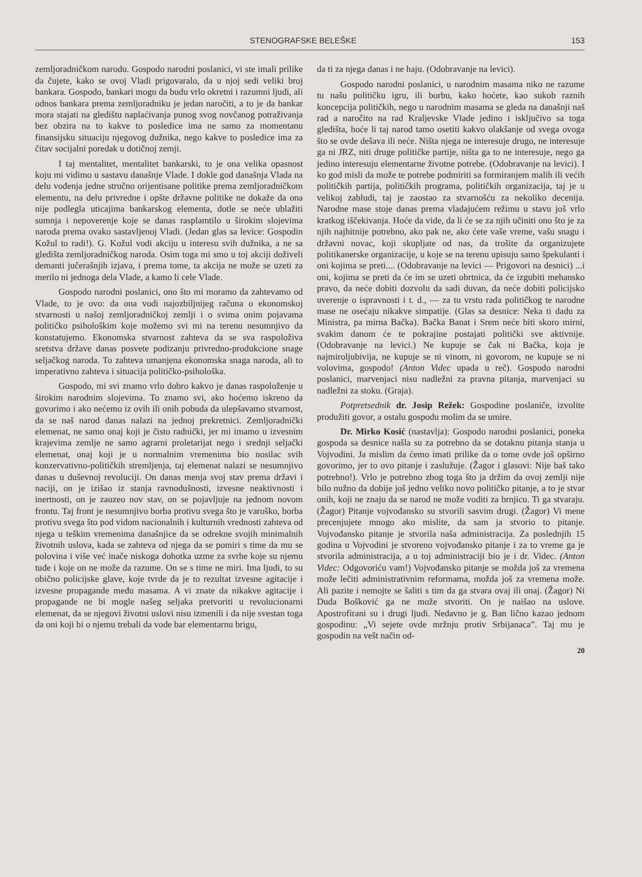STENOGRAFSKE BELEŠKE 153
zemljoradničkom narodu. Gospodo narodni poslanici, vi ste imali prilike da čujete, kako se ovoj Vladi prigovaralo, da u njoj sedi veliki broj bankara. Gospodo, bankari mogu da budu vrlo okretni i razumni ljudi, ali odnos bankara prema zemljoradniku je jedan naročiti, a to je da bankar mora stajati na gledištu naplaćivanja punog svog novčanog potraživanja bez obzira na to kakve to posledice ima ne samo za momentanu finansijsku situaciju njegovog dužnika, nego kakve to posledice ima za čitav socijalni poredak u dotičnoj zemji.
I taj mentalitet, mentalitet bankarski, to je ona velika opasnost koju mi vidimo u sastavu današnje Vlade. I dokle god današnja Vlada na delu vođenja jedne stručno orijentisane politike prema zemljoradničkom elementu, na delu privredne i opšte državne politike ne dokaže da ona nije podlegla uticajima bankarskog elementa, dotle se neće ublažiti sumnja i nepoverenje koje se danas rasplamtilo u širokim slojevima naroda prema ovako sastavljenoj Vladi. (Jedan glas sa levice: Gospodin Kožul to radi!). G. Kožul vodi akciju u interesu svih dužnika, a ne sa gledišta zemljoradničkog naroda. Osim toga mi smo u toj akciji doživeli demanti jučerašnjih izjava, i prema tome, ta akcija ne može se uzeti za merilo ni jednoga dela Vlade, a kamo li cele Vlade.
Gospodo narodni poslanici, ono što mi moramo da zahtevamo od Vlade, to je ovo: da ona vodi najozbiljnijeg računa o ekonomskoj stvarnosti u našoj zemljoradničkoj zemlji i o svima onim pojavama političko psihološkim koje možemo svi mi na terenu nesumnjivo da konstatujemo. Ekonomska stvarnost zahteva da se sva raspoloživa sretstva države danas posvete podizanju privredno-produkcione snage seljačkog naroda. To zahteva umanjena ekonomska snaga naroda, ali to imperativno zahteva i situacija političko-psihološka.
Gospodo, mi svi znamo vrlo dobro kakvo je danas raspoloženje u širokim narodnim slojevima. To znamo svi, ako hoćemo iskreno da govorimo i ako nećemo iz ovih ili onih pobuda da ulepšavamo stvarnost, da se naš narod danas nalazi na jednoj prekretnici. Zemljoradnički elemenat, ne samo onaj koji je čisto radnički, jer mi imamo u izvesnim krajevima zemlje ne samo agrarni proletarijat nego i srednji seljački elemenat, onaj koji je u normalnim vremenima bio nosilac svih konzervativno-političkih stremljenja, taj elemenat nalazi se nesumnjivo danas u duševnoj revoluciji. On danas menja svoj stav prema državi i naciji, on je izišao iz stanja ravnodušnosti, izvesne neaktivnosti i inertnosti, on je zauzeo nov stav, on se pojavljuje na jednom novom frontu. Taj front je nesumnjivo borba protivu svega što je varoško, borba protivu svega što pod vidom nacionalnih i kulturnih vrednosti zahteva od njega u teškim vremenima današnjice da se odrekne svojih minimalnih životnih uslova, kada se zahteva od njega da se pomiri s time da mu se polovina i više već inače niskoga dohotka uzme za svrhe koje su njemu tuđe i koje on ne može da razume. On se s time ne miri. Ima ljudi, to su obično policijske glave, koje tvrde da je to rezultat izvesne agitacije i izvesne propagande među masama. A vi znate da nikakve agitacije i propagande ne bi mogle našeg seljaka pretvoriti u revolucionarni elemenat, da se njegovi životni uslovi nisu izmenili i da nije svestan toga da oni koji bi o njemu trebali da vode bar elementarnu brigu,
da ti za njega danas i ne haju. (Odobravanje na levici).
Gospodo narodni poslanici, u narodnim masama niko ne razume tu našu političku igru, ili borbu, kako hoćete, kao sukob raznih koncepcija političkih, nego u narodnim masama se gleda na današnji naš rad a naročito na rad Kraljevske Vlade jedino i isključivo sa toga gledišta, hoće li taj narod tamo osetiti kakvo olakšanje od svega ovoga što se ovde dešava ili neće. Ništa njega ne interesuje drugo, ne interesuje ga ni JRZ, niti druge političke partije, ništa ga to ne interesuje, nego ga jedino interesuju elementarne životne potrebe. (Odobravanje na levici). I ko god misli da može te potrebe podmiriti sa formiranjem malih ili većih političkih partija, političkih programa, političkih organizacija, taj je u velikoj zabludi, taj je zaostao za stvarnošću za nekoliko decenija. Narodne mase stoje danas prema vladajućem režimu u stavu još vrlo kratkog iščekivanja. Hoće da vide, da li će se za njih učiniti ono što je za njih najhitnije potrebno, ako pak ne, ako ćete vaše vreme, vašu snagu i državni novac, koji skupljate od nas, da trošite da organizujete politikanerske organizacije, u koje se na terenu upisuju samo špekulanti i oni kojima se preti.... (Odobravanje na levici — Prigovori na desnici) ...i oni, kojima se preti da će im se uzeti obrtnica, da će izgubiti mehansko pravo, da neće dobiti dozvolu da sadi duvan, da neće dobiti policijsko uverenje o ispravnosti i t. d., — za tu vrstu rada političkog te narodne mase ne osećaju nikakve simpatije. (Glas sa desnice: Neka ti dadu za Ministra, pa mirna Bačka). Bačka Banat i Srem neće biti skoro mirni, svakim danom će te pokrajine postajati politički sve aktivnije. (Odobravanje na levici.) Ne kupuje se čak ni Bačka, koja je najmiroljubivija, ne kupuje se ni vinom, ni govorom, ne kupuje se ni volovima, gospodo! (Anton Videc upada u reč). Gospodo narodni poslanici, marvenjaci nisu nadležni za pravna pitanja, marvenjaci su nadležni za stoku. (Graja).
Potpretsednik dr. Josip Režek: Gospodine poslaniče, izvolite produžiti govor, a ostalu gospodu molim da se umire.
Dr. Mirko Kosić (nastavlja): Gospodo narodni poslanici, poneka gospoda sa desnice našla su za potrebno da se dotaknu pitanja stanja u Vojvodini. Ja mislim da ćemo imati prilike da o tome ovde još opširno govorimo, jer to ovo pitanje i zaslužuje. (Žagor i glasovi: Nije baš tako potrebno!). Vrlo je potrebno zbog toga što ja držim da ovoj zemlji nije bilo nužno da dobije još jedno veliko novo političko pitanje, a to je stvar onih, koji ne znaju da se narod ne može voditi za brnjicu. Ti ga stvaraju. (Žagor) Pitanje vojvođansko su stvorili sasvim drugi. (Žagor) Vi mene precenjujete mnogo ako mislite, da sam ja stvorio to pitanje. Vojvođansko pitanje je stvorila naša administracija. Za poslednjih 15 godina u Vojvodini je stvoreno vojvođansko pitanje i za to vreme ga je stvorila administracija, a u toj administraciji bio je i dr. Videc. (Anton Videc: Odgovoriću vam!) Vojvođansko pitanje se možda još za vremena može lečiti administrativnim reformama, možda još za vremena može. Ali pazite i nemojte se šaliti s tim da ga stvara ovaj ili onaj. (Žagor) Ni Duda Bošković ga ne može stvoriti. On je naišao na uslove. Apostrofirani su i drugi ljudi. Nedavno je g. Ban lično kazao jednom gospodinu: „Vi sejete ovde mržnju protiv Srbijanaca”. Taj mu je gospodin na vešt način od-
20